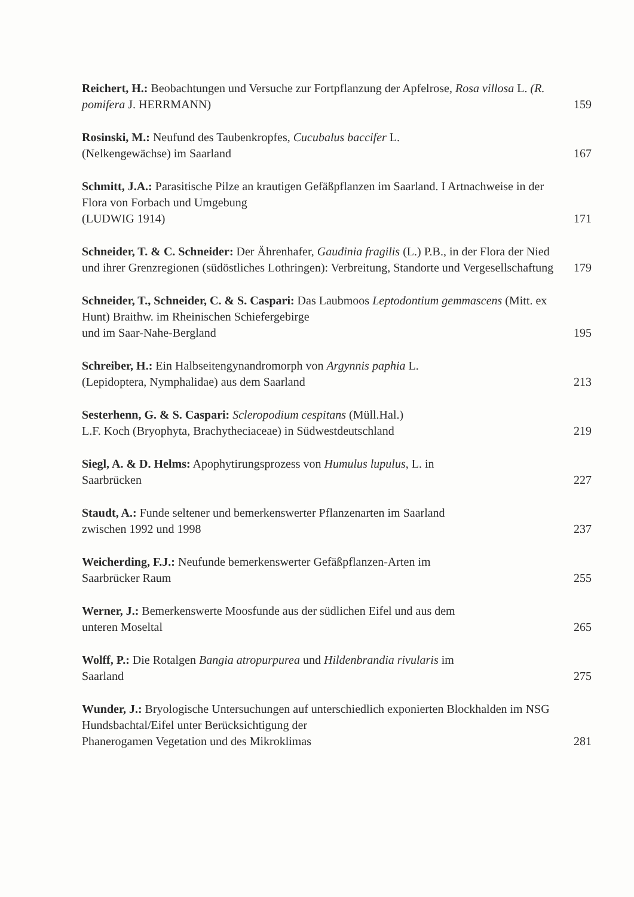Reichert, H.: Beobachtungen und Versuche zur Fortpflanzung der Apfelrose, Rosa villosa L. (R. pomifera J. HERRMANN)
159
Rosinski, M.: Neufund des Taubenkropfes, Cucubalus baccifer L.
(Nelkengewächse) im Saarland
167
Schmitt, J.A.: Parasitische Pilze an krautigen Gefäßpflanzen im Saarland. I Artnachweise in der Flora von Forbach und Umgebung
(LUDWIG 1914)
171
Schneider, T. & C. Schneider: Der Ährenhafer, Gaudinia fragilis (L.) P.B., in der Flora der Nied und ihrer Grenzregionen (südöstliches Lothringen): Verbreitung, Standorte und Vergesellschaftung
179
Schneider, T., Schneider, C. & S. Caspari: Das Laubmoos Leptodontium gemmascens (Mitt. ex Hunt) Braithw. im Rheinischen Schiefergebirge
und im Saar-Nahe-Bergland
195
Schreiber, H.: Ein Halbseitengynandromorph von Argynnis paphia L.
(Lepidoptera, Nymphalidae) aus dem Saarland
213
Sesterhenn, G. & S. Caspari: Scleropodium cespitans (Müll.Hal.)
L.F. Koch (Bryophyta, Brachytheciaceae) in Südwestdeutschland
219
Siegl, A. & D. Helms: Apophytirungsprozess von Humulus lupulus, L. in
Saarbrücken
227
Staudt, A.: Funde seltener und bemerkenswerter Pflanzenarten im Saarland
zwischen 1992 und 1998
237
Weicherding, F.J.: Neufunde bemerkenswerter Gefäßpflanzen-Arten im
Saarbrücker Raum
255
Werner, J.: Bemerkenswerte Moosfunde aus der südlichen Eifel und aus dem
unteren Moseltal
265
Wolff, P.: Die Rotalgen Bangia atropurpurea und Hildenbrandia rivularis im
Saarland
275
Wunder, J.: Bryologische Untersuchungen auf unterschiedlich exponierten Blockhalden im NSG Hundsbachtal/Eifel unter Berücksichtigung der
Phanerogamen Vegetation und des Mikroklimas
281